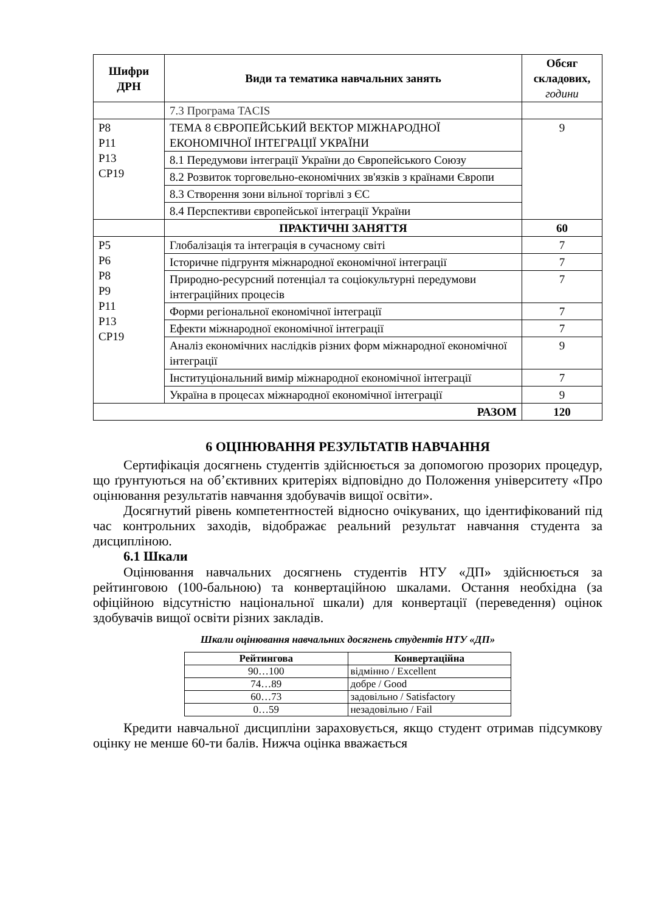| Шифри ДРН | Види та тематика навчальних занять | Обсяг складових, години |
| --- | --- | --- |
| | 7.3 Програма TACIS | |
| Р8 Р11 Р13 СР19 | ТЕМА 8 ЄВРОПЕЙСЬКИЙ ВЕКТОР МІЖНАРОДНОЇ ЕКОНОМІЧНОЇ ІНТЕГРАЦІЇ УКРАЇНИ | 9 |
| | 8.1 Передумови інтеграції України до Європейського Союзу | |
| | 8.2 Розвиток торговельно-економічних зв'язків з країнами Європи | |
| | 8.3 Створення зони вільної торгівлі з ЄС | |
| | 8.4 Перспективи європейської інтеграції України | |
| | ПРАКТИЧНІ ЗАНЯТТЯ | 60 |
| Р5 Р6 Р8 Р9 Р11 Р13 СР19 | Глобалізація та інтеграція в сучасному світі | 7 |
| | Історичне підгрунтя міжнародної економічної інтеграції | 7 |
| | Природно-ресурсний потенціал та соціокультурні передумови інтеграційних процесів | 7 |
| | Форми регіональної економічної інтеграції | 7 |
| | Ефекти міжнародної економічної інтеграції | 7 |
| | Аналіз економічних наслідків різних форм міжнародної економічної інтеграції | 9 |
| | Інституціональний вимір міжнародної економічної інтеграції | 7 |
| | Україна в процесах міжнародної економічної інтеграції | 9 |
| РАЗОМ | | 120 |
6 ОЦІНЮВАННЯ РЕЗУЛЬТАТІВ НАВЧАННЯ
Сертифікація досягнень студентів здійснюється за допомогою прозорих процедур, що ґрунтуються на об’єктивних критеріях відповідно до Положення університету «Про оцінювання результатів навчання здобувачів вищої освіти».
Досягнутий рівень компетентностей відносно очікуваних, що ідентифікований під час контрольних заходів, відображає реальний результат навчання студента за дисципліною.
6.1 Шкали
Оцінювання навчальних досягнень студентів НТУ «ДП» здійснюється за рейтинговою (100-бальною) та конвертаційною шкалами. Остання необхідна (за офіційною відсутністю національної шкали) для конвертації (переведення) оцінок здобувачів вищої освіти різних закладів.
Шкали оцінювання навчальних досягнень студентів НТУ «ДП»
| Рейтингова | Конвертаційна |
| --- | --- |
| 90…100 | відмінно / Excellent |
| 74…89 | добре / Good |
| 60…73 | задовільно / Satisfactory |
| 0…59 | незадовільно / Fail |
Кредити навчальної дисципліни зараховується, якщо студент отримав підсумкову оцінку не менше 60-ти балів. Нижча оцінка вважається